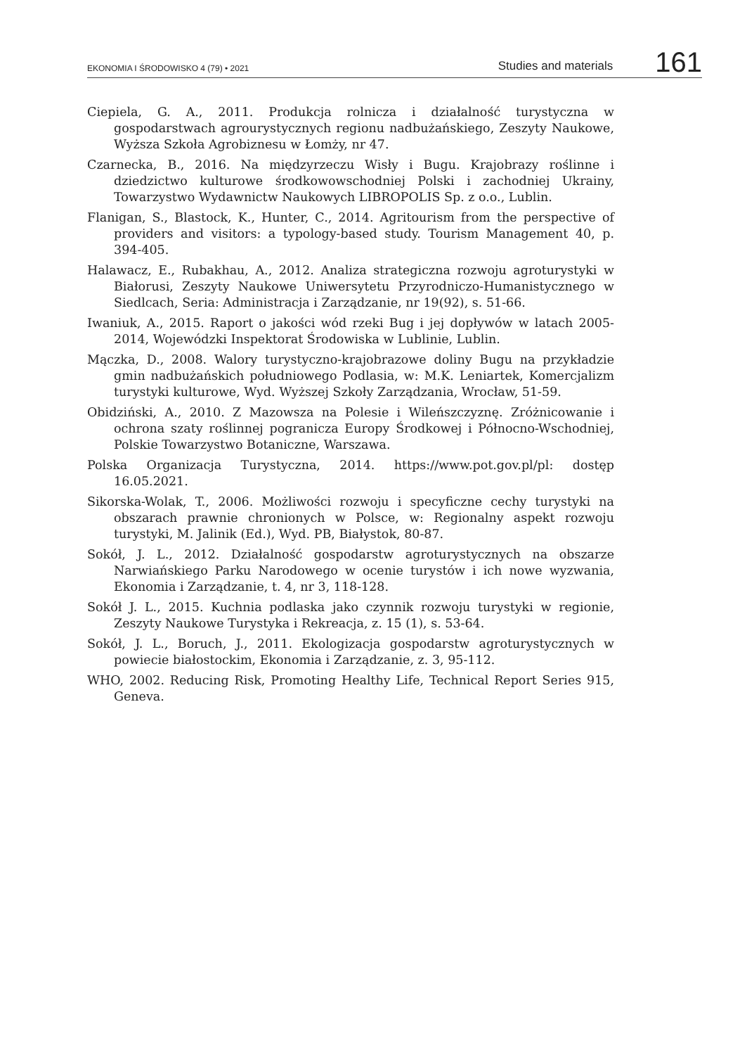EKONOMIA I ŚRODOWISKO 4 (79) • 2021 Studies and materials 161
Ciepiela, G. A., 2011. Produkcja rolnicza i działalność turystyczna w gospodarstwach agrourystycznych regionu nadbużańskiego, Zeszyty Naukowe, Wyższa Szkoła Agrobiznesu w Łomży, nr 47.
Czarnecka, B., 2016. Na międzyrzeczu Wisły i Bugu. Krajobrazy roślinne i dziedzictwo kulturowe środkowowschodniej Polski i zachodniej Ukrainy, Towarzystwo Wydawnictw Naukowych LIBROPOLIS Sp. z o.o., Lublin.
Flanigan, S., Blastock, K., Hunter, C., 2014. Agritourism from the perspective of providers and visitors: a typology-based study. Tourism Management 40, p. 394-405.
Halawacz, E., Rubakhau, A., 2012. Analiza strategiczna rozwoju agroturystyki w Białorusi, Zeszyty Naukowe Uniwersytetu Przyrodniczo-Humanistycznego w Siedlcach, Seria: Administracja i Zarządzanie, nr 19(92), s. 51-66.
Iwaniuk, A., 2015. Raport o jakości wód rzeki Bug i jej dopływów w latach 2005-2014, Wojewódzki Inspektorat Środowiska w Lublinie, Lublin.
Mączka, D., 2008. Walory turystyczno-krajobrazowe doliny Bugu na przykładzie gmin nadbużańskich południowego Podlasia, w: M.K. Leniartek, Komercjalizm turystyki kulturowe, Wyd. Wyższej Szkoły Zarządzania, Wrocław, 51-59.
Obidziński, A., 2010. Z Mazowsza na Polesie i Wileńszczyznę. Zróżnicowanie i ochrona szaty roślinnej pogranicza Europy Środkowej i Północno-Wschodniej, Polskie Towarzystwo Botaniczne, Warszawa.
Polska Organizacja Turystyczna, 2014. https://www.pot.gov.pl/pl: dostęp 16.05.2021.
Sikorska-Wolak, T., 2006. Możliwości rozwoju i specyficzne cechy turystyki na obszarach prawnie chronionych w Polsce, w: Regionalny aspekt rozwoju turystyki, M. Jalinik (Ed.), Wyd. PB, Białystok, 80-87.
Sokół, J. L., 2012. Działalność gospodarstw agroturystycznych na obszarze Narwiańskiego Parku Narodowego w ocenie turystów i ich nowe wyzwania, Ekonomia i Zarządzanie, t. 4, nr 3, 118-128.
Sokół J. L., 2015. Kuchnia podlaska jako czynnik rozwoju turystyki w regionie, Zeszyty Naukowe Turystyka i Rekreacja, z. 15 (1), s. 53-64.
Sokół, J. L., Boruch, J., 2011. Ekologizacja gospodarstw agroturystycznych w powiecie białostockim, Ekonomia i Zarządzanie, z. 3, 95-112.
WHO, 2002. Reducing Risk, Promoting Healthy Life, Technical Report Series 915, Geneva.